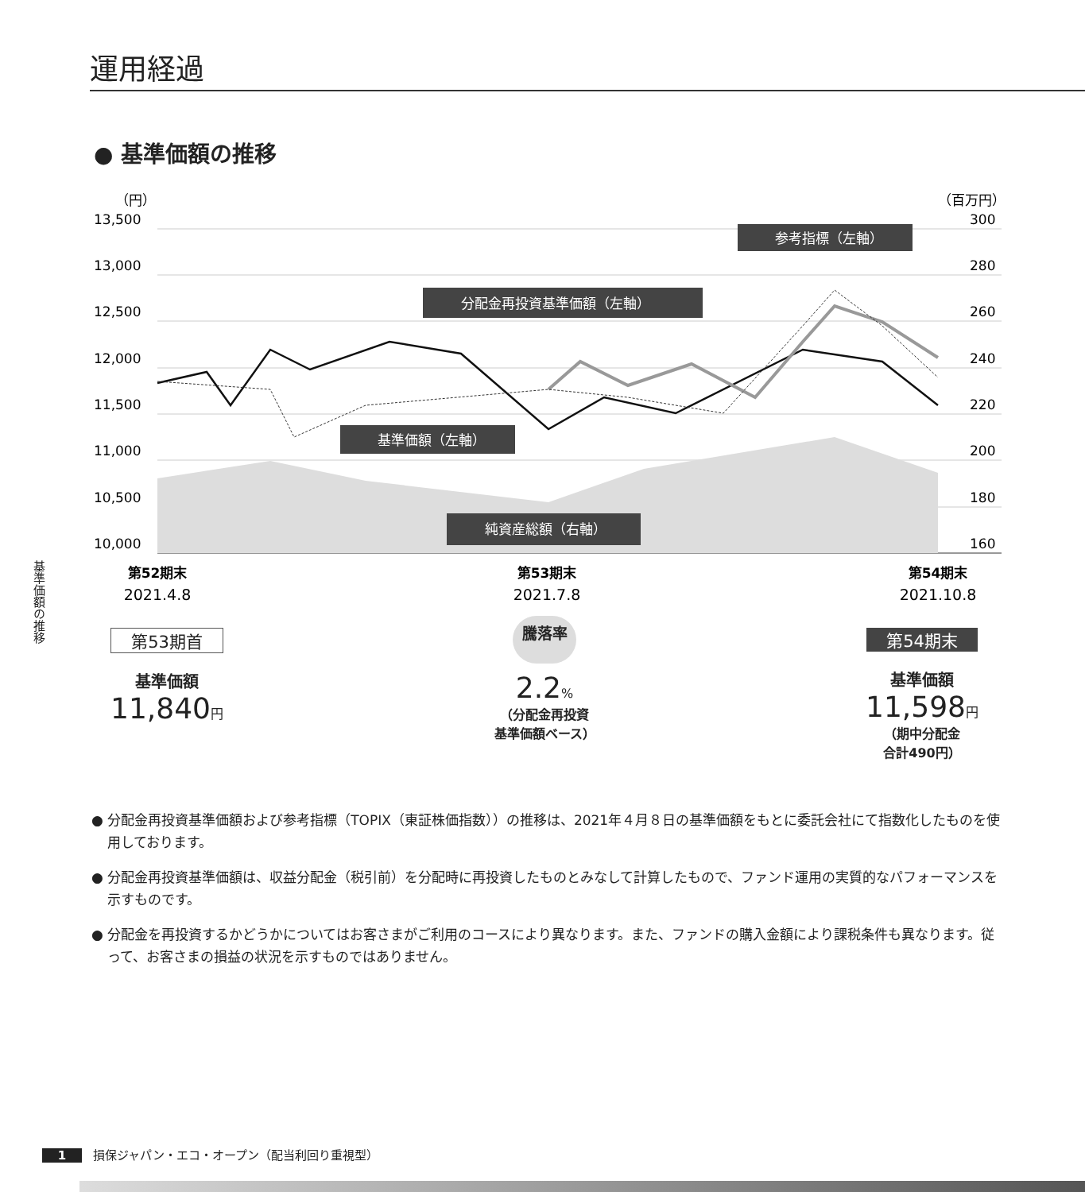運用経過
● 基準価額の推移
基準価額の推移
（円）
（百万円）
13,500
13,000
12,500
12,000
11,500
11,000
10,500
10,000
300
280
260
240
220
200
180
160
参考指標（左軸）
分配金再投資基準価額（左軸）
基準価額（左軸）
純資産総額（右軸）
第52期末
第53期末
第54期末
2021.4.8
2021.7.8
2021.10.8
第53期首
基準価額
11,840円
騰落率
2.2%
（分配金再投資
基準価額ベース）
第54期末
基準価額
11,598円
（期中分配金
合計490円）
● 分配金再投資基準価額および参考指標（TOPIX（東証株価指数））の推移は、2021年４月８日の基準価額をもとに委託会社にて指数化したものを使用しております。
● 分配金再投資基準価額は、収益分配金（税引前）を分配時に再投資したものとみなして計算したもので、ファンド運用の実質的なパフォーマンスを示すものです。
● 分配金を再投資するかどうかについてはお客さまがご利用のコースにより異なります。また、ファンドの購入金額により課税条件も異なります。従って、お客さまの損益の状況を示すものではありません。
1 損保ジャパン・エコ・オープン（配当利回り重視型）